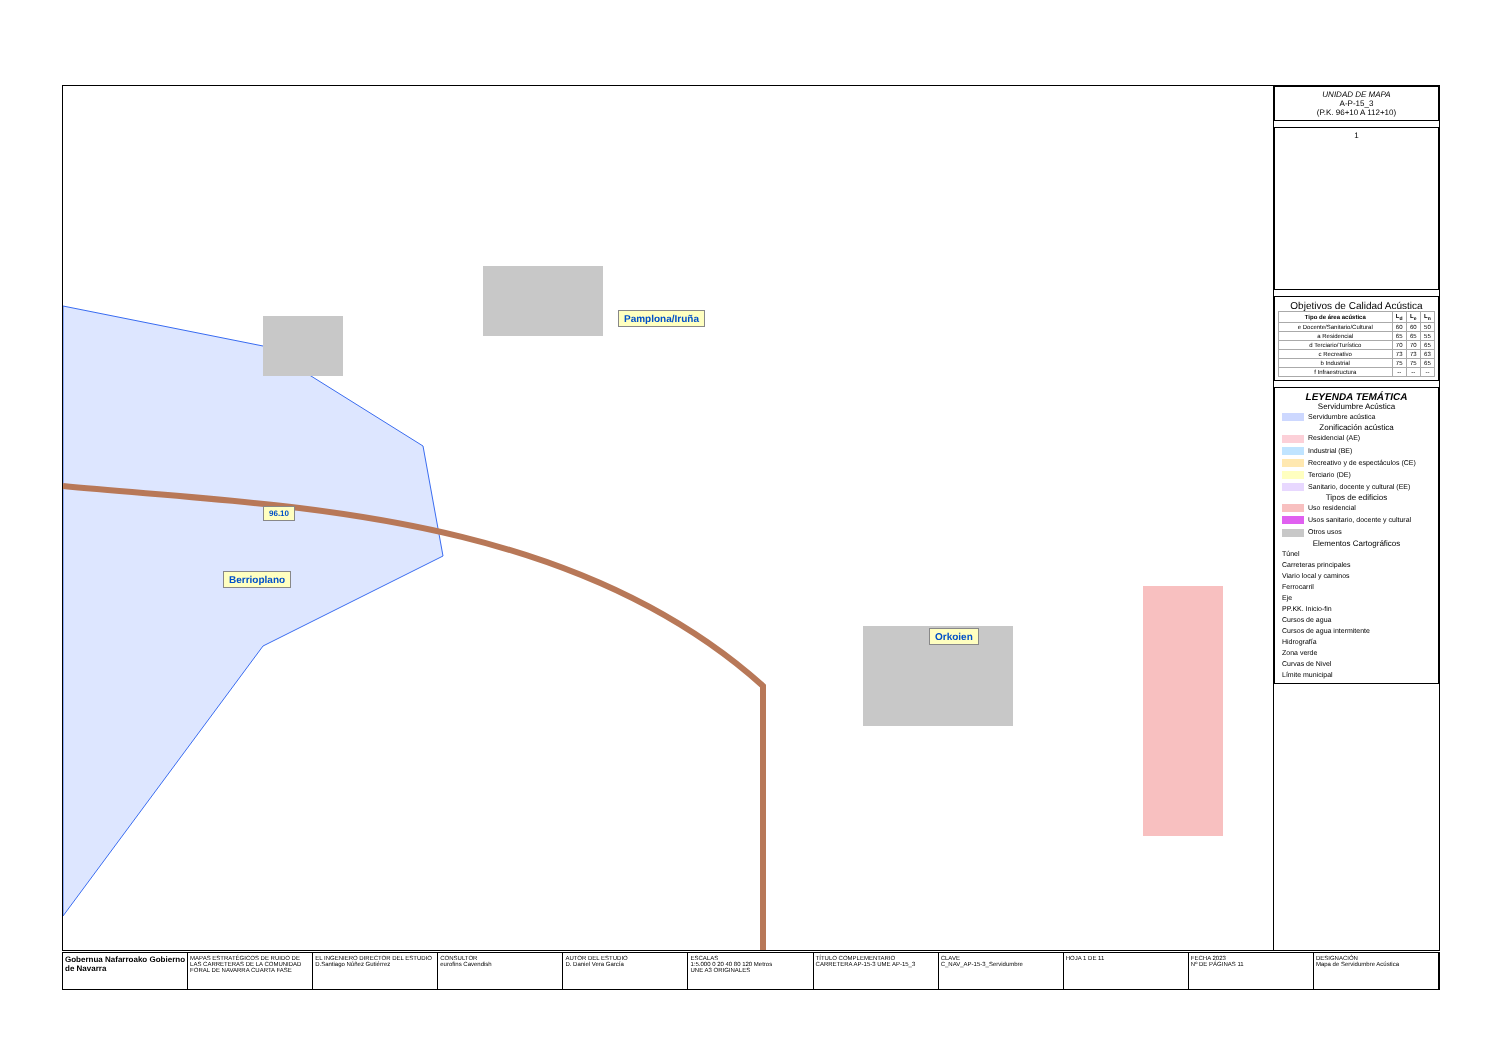Pamplona/Iruña
Berrioplano
Orkoien
96.10
UNIDAD DE MAPA
A-P-15_3
(P.K. 96+10 A 112+10)
1
Objetivos de Calidad Acústica
| Tipo de área acústica | L<sub>d</sub> | L<sub>e</sub> | L<sub>n</sub> |
| --- | --- | --- | --- |
| e Docente/Sanitario/Cultural | 60 | 60 | 50 |
| a Residencial | 65 | 65 | 55 |
| d Terciario/Turístico | 70 | 70 | 65 |
| c Recreativo | 73 | 73 | 63 |
| b Industrial | 75 | 75 | 65 |
| f Infraestructura | -- | -- | -- |
LEYENDA TEMÁTICA
Servidumbre Acústica
Servidumbre acústica
Zonificación acústica
Residencial (AE)
Industrial (BE)
Recreativo y de espectáculos (CE)
Terciario (DE)
Sanitario, docente y cultural (EE)
Tipos de edificios
Uso residencial
Usos sanitario, docente y cultural
Otros usos
Elementos Cartográficos
Túnel
Carreteras principales
Viario local y caminos
Ferrocarril
Eje
PP.KK. Inicio-fin
Cursos de agua
Cursos de agua intermitente
Hidrografía
Zona verde
Curvas de Nivel
Límite municipal
Gobernua Nafarroako Gobierno de Navarra
MAPAS ESTRATÉGICOS DE RUIDO DE LAS CARRETERAS DE LA COMUNIDAD FORAL DE NAVARRA CUARTA FASE
EL INGENIERO DIRECTOR DEL ESTUDIO
D.Santiago Núñez Gutiérrez
CONSULTOR
eurofins Cavendish
AUTOR DEL ESTUDIO
D. Daniel Vera García
ESCALAS
1:5.000 0 20 40 80 120 Metros
UNE A3 ORIGINALES
TÍTULO COMPLEMENTARIO
CARRETERA AP-15-3 UME AP-15_3
CLAVE
C_NAV_AP-15-3_Servidumbre
HOJA 1 DE 11 FECHA 2023
Nº DE PÁGINAS 11
DESIGNACIÓN
Mapa de Servidumbre Acústica